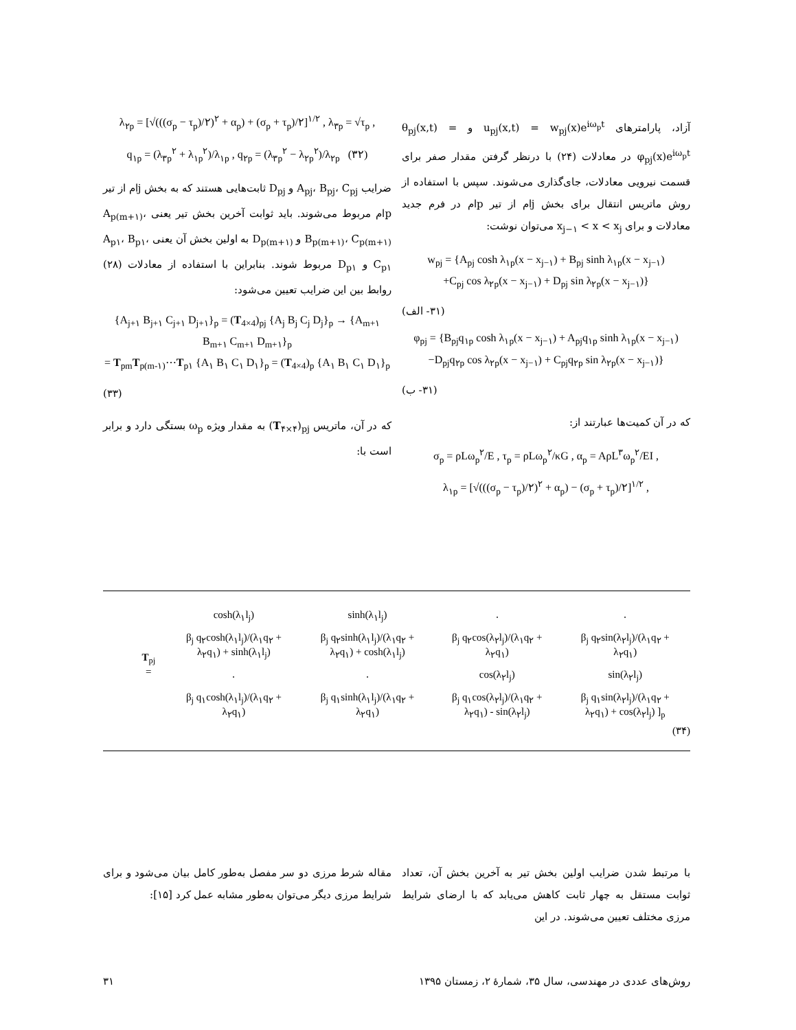آزاد، پارامترهای u<sub>pj</sub>(x,t) = w<sub>pj</sub>(x)e<sup>iω<sub>p</sub>t</sup> و θ<sub>pj</sub>(x,t) = φ<sub>pj</sub>(x)e<sup>iω<sub>p</sub>t</sup> در معادلات (۲۴) با درنظر گرفتن مقدار صفر برای قسمت نیرویی معادلات، جای‌گذاری می‌شوند. سپس با استفاده از روش ماتریس انتقال برای بخش jام از تیر pام در فرم جدید معادلات و برای x<sub>j−۱</sub> < x < x<sub>j</sub> می‌توان نوشت:
w<sub>pj</sub> = {A<sub>pj</sub> cosh λ<sub>۱p</sub>(x − x<sub>j−۱</sub>) + B<sub>pj</sub> sinh λ<sub>۱p</sub>(x − x<sub>j−۱</sub>)
+C<sub>pj</sub> cos λ<sub>۲p</sub>(x − x<sub>j−۱</sub>) + D<sub>pj</sub> sin λ<sub>۲p</sub>(x − x<sub>j−۱</sub>)}
(۳۱- الف)
φ<sub>pj</sub> = {B<sub>pj</sub>q<sub>۱p</sub> cosh λ<sub>۱p</sub>(x − x<sub>j−۱</sub>) + A<sub>pj</sub>q<sub>۱p</sub> sinh λ<sub>۱p</sub>(x − x<sub>j−۱</sub>)
−D<sub>pj</sub>q<sub>۲p</sub> cos λ<sub>۲p</sub>(x − x<sub>j−۱</sub>) + C<sub>pj</sub>q<sub>۲p</sub> sin λ<sub>۲p</sub>(x − x<sub>j−۱</sub>)}
(۳۱- ب)
که در آن کمیت‌ها عبارتند از:
σ<sub>p</sub> = ρLω<sub>p</sub><sup>۲</sup>/E , τ<sub>p</sub> = ρLω<sub>p</sub><sup>۲</sup>/κG , α<sub>p</sub> = AρL<sup>۳</sup>ω<sub>p</sub><sup>۲</sup>/EI ,
λ<sub>۱p</sub> = [√(((σ<sub>p</sub> − τ<sub>p</sub>)/۲)<sup>۲</sup> + α<sub>p</sub>) − (σ<sub>p</sub> + τ<sub>p</sub>)/۲]<sup>۱/۲</sup> ,
λ<sub>۲p</sub> = [√(((σ<sub>p</sub> − τ<sub>p</sub>)/۲)<sup>۲</sup> + α<sub>p</sub>) + (σ<sub>p</sub> + τ<sub>p</sub>)/۲]<sup>۱/۲</sup> , λ<sub>۳p</sub> = √τ<sub>p</sub> ,
q<sub>۱p</sub> = (λ<sub>۳p</sub><sup>۲</sup> + λ<sub>۱p</sub><sup>۲</sup>)/λ<sub>۱p</sub> , q<sub>۲p</sub> = (λ<sub>۳p</sub><sup>۲</sup> − λ<sub>۲p</sub><sup>۲</sup>)/λ<sub>۲p</sub> (۳۲)
ضرایب A<sub>pj</sub>، B<sub>pj</sub>، C<sub>pj</sub> و D<sub>pj</sub> ثابت‌هایی هستند که به بخش jام از تیر pام مربوط می‌شوند. باید ثوابت آخرین بخش تیر یعنی A<sub>p(m+۱)</sub>، B<sub>p(m+۱)</sub>، C<sub>p(m+۱)</sub> و D<sub>p(m+۱)</sub> به اولین بخش آن یعنی A<sub>p۱</sub>، B<sub>p۱</sub>، C<sub>p۱</sub> و D<sub>p۱</sub> مربوط شوند. بنابراین با استفاده از معادلات (۲۸) روابط بین این ضرایب تعیین می‌شود:
{A<sub>j+۱</sub> B<sub>j+۱</sub> C<sub>j+۱</sub> D<sub>j+۱</sub>}<sub>p</sub> = (T<sub>4×4</sub>)<sub>pj</sub> {A<sub>j</sub> B<sub>j</sub> C<sub>j</sub> D<sub>j</sub>}<sub>p</sub> → {A<sub>m+۱</sub> B<sub>m+۱</sub> C<sub>m+۱</sub> D<sub>m+۱</sub>}<sub>p</sub>
= T<sub>pm</sub>T<sub>p(m-۱)</sub>⋯T<sub>p۱</sub> {A<sub>۱</sub> B<sub>۱</sub> C<sub>۱</sub> D<sub>۱</sub>}<sub>p</sub> = (T<sub>4×4</sub>)<sub>p</sub> {A<sub>۱</sub> B<sub>۱</sub> C<sub>۱</sub> D<sub>۱</sub>}<sub>p</sub>
(۳۳)
که در آن، ماتریس (T<sub>۴×۴</sub>)<sub>pj</sub> به مقدار ویژه ω<sub>p</sub> بستگی دارد و برابر است با:
| T<sub>pj</sub> = | cosh(λ<sub>۱</sub>l<sub>j</sub>) | sinh(λ<sub>۱</sub>l<sub>j</sub>) | ۰ | ۰ |
| | β<sub>j</sub> q<sub>۲</sub>cosh(λ<sub>۱</sub>l<sub>j</sub>)/(λ<sub>۱</sub>q<sub>۲</sub> + λ<sub>۲</sub>q<sub>۱</sub>) + sinh(λ<sub>۱</sub>l<sub>j</sub>) | β<sub>j</sub> q<sub>۲</sub>sinh(λ<sub>۱</sub>l<sub>j</sub>)/(λ<sub>۱</sub>q<sub>۲</sub> + λ<sub>۲</sub>q<sub>۱</sub>) + cosh(λ<sub>۱</sub>l<sub>j</sub>) | β<sub>j</sub> q<sub>۲</sub>cos(λ<sub>۲</sub>l<sub>j</sub>)/(λ<sub>۱</sub>q<sub>۲</sub> + λ<sub>۲</sub>q<sub>۱</sub>) | β<sub>j</sub> q<sub>۲</sub>sin(λ<sub>۲</sub>l<sub>j</sub>)/(λ<sub>۱</sub>q<sub>۲</sub> + λ<sub>۲</sub>q<sub>۱</sub>) |
| | ۰ | ۰ | cos(λ<sub>۲</sub>l<sub>j</sub>) | sin(λ<sub>۲</sub>l<sub>j</sub>) |
| | β<sub>j</sub> q<sub>۱</sub>cosh(λ<sub>۱</sub>l<sub>j</sub>)/(λ<sub>۱</sub>q<sub>۲</sub> + λ<sub>۲</sub>q<sub>۱</sub>) | β<sub>j</sub> q<sub>۱</sub>sinh(λ<sub>۱</sub>l<sub>j</sub>)/(λ<sub>۱</sub>q<sub>۲</sub> + λ<sub>۲</sub>q<sub>۱</sub>) | β<sub>j</sub> q<sub>۱</sub>cos(λ<sub>۲</sub>l<sub>j</sub>)/(λ<sub>۱</sub>q<sub>۲</sub> + λ<sub>۲</sub>q<sub>۱</sub>) - sin(λ<sub>۲</sub>l<sub>j</sub>) | β<sub>j</sub> q<sub>۱</sub>sin(λ<sub>۲</sub>l<sub>j</sub>)/(λ<sub>۱</sub>q<sub>۲</sub> + λ<sub>۲</sub>q<sub>۱</sub>) + cos(λ<sub>۲</sub>l<sub>j</sub>) ]<sub>p</sub> |
(۳۴)
با مرتبط شدن ضرایب اولین بخش تیر به آخرین بخش آن، تعداد ثوابت مستقل به چهار ثابت کاهش می‌یابد که با ارضای شرایط مرزی مختلف تعیین می‌شوند. در این
مقاله شرط مرزی دو سر مفصل به‌طور کامل بیان می‌شود و برای شرایط مرزی دیگر می‌توان به‌طور مشابه عمل کرد [۱۵]:
۳۱ روش‌های عددی در مهندسی، سال ۳۵، شمارهٔ ۲، زمستان ۱۳۹۵